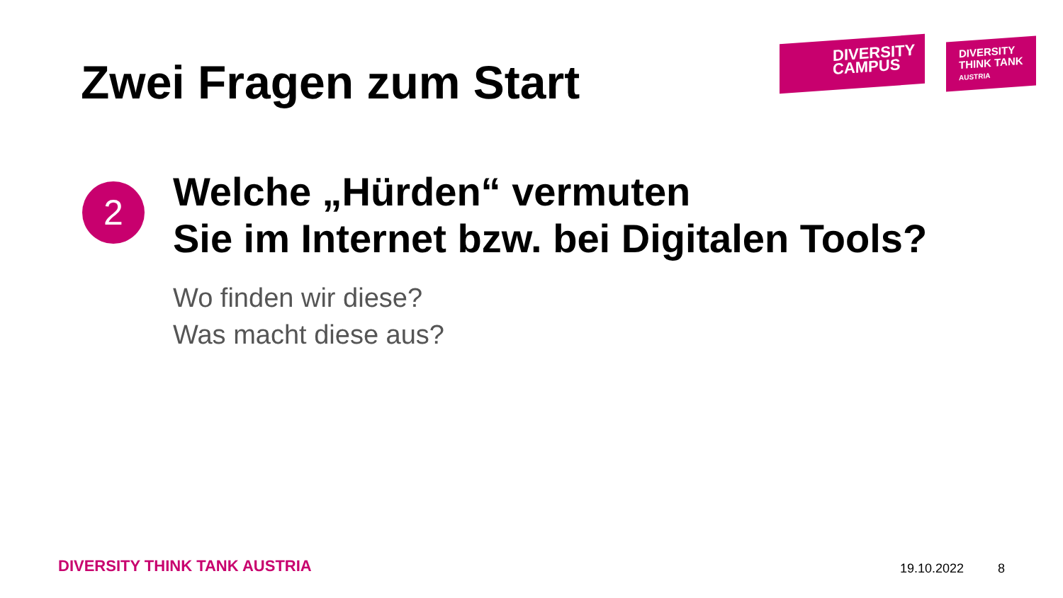Zwei Fragen zum Start
DIVERSITY
CAMPUS
DIVERSITY
THINK TANK
AUSTRIA
2
Welche „Hürden“ vermuten
Sie im Internet bzw. bei Digitalen Tools?
Wo finden wir diese?
Was macht diese aus?
DIVERSITY THINK TANK AUSTRIA 19.10.2022 8